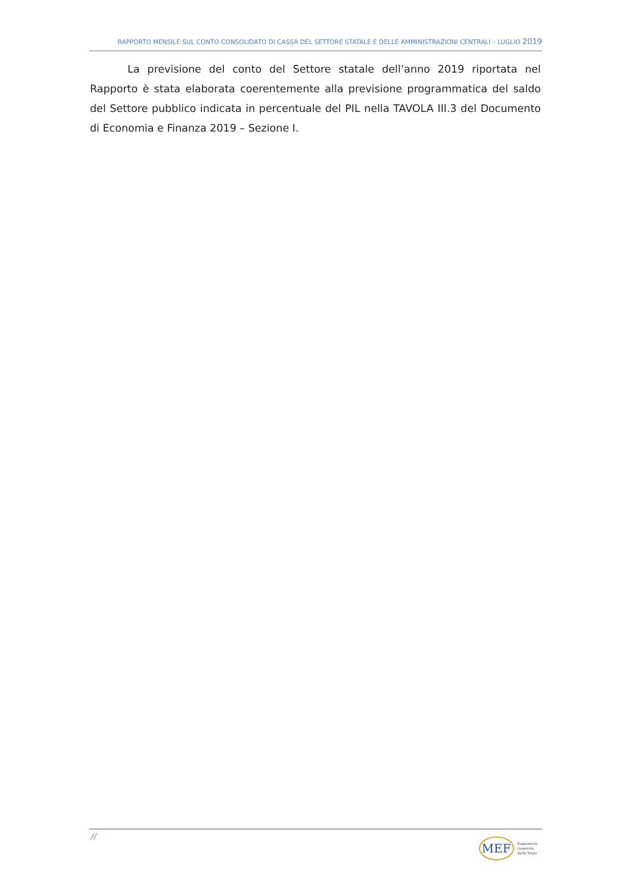RAPPORTO MENSILE SUL CONTO CONSOLIDATO DI CASSA DEL SETTORE STATALE E DELLE AMMINISTRAZIONI CENTRALI – LUGLIO 2019
La previsione del conto del Settore statale dell’anno 2019 riportata nel Rapporto è stata elaborata coerentemente alla previsione programmatica del saldo del Settore pubblico indicata in percentuale del PIL nella TAVOLA III.3 del Documento di Economia e Finanza 2019 – Sezione I.
//
MEF
Ragioneria
Generale
dello Stato